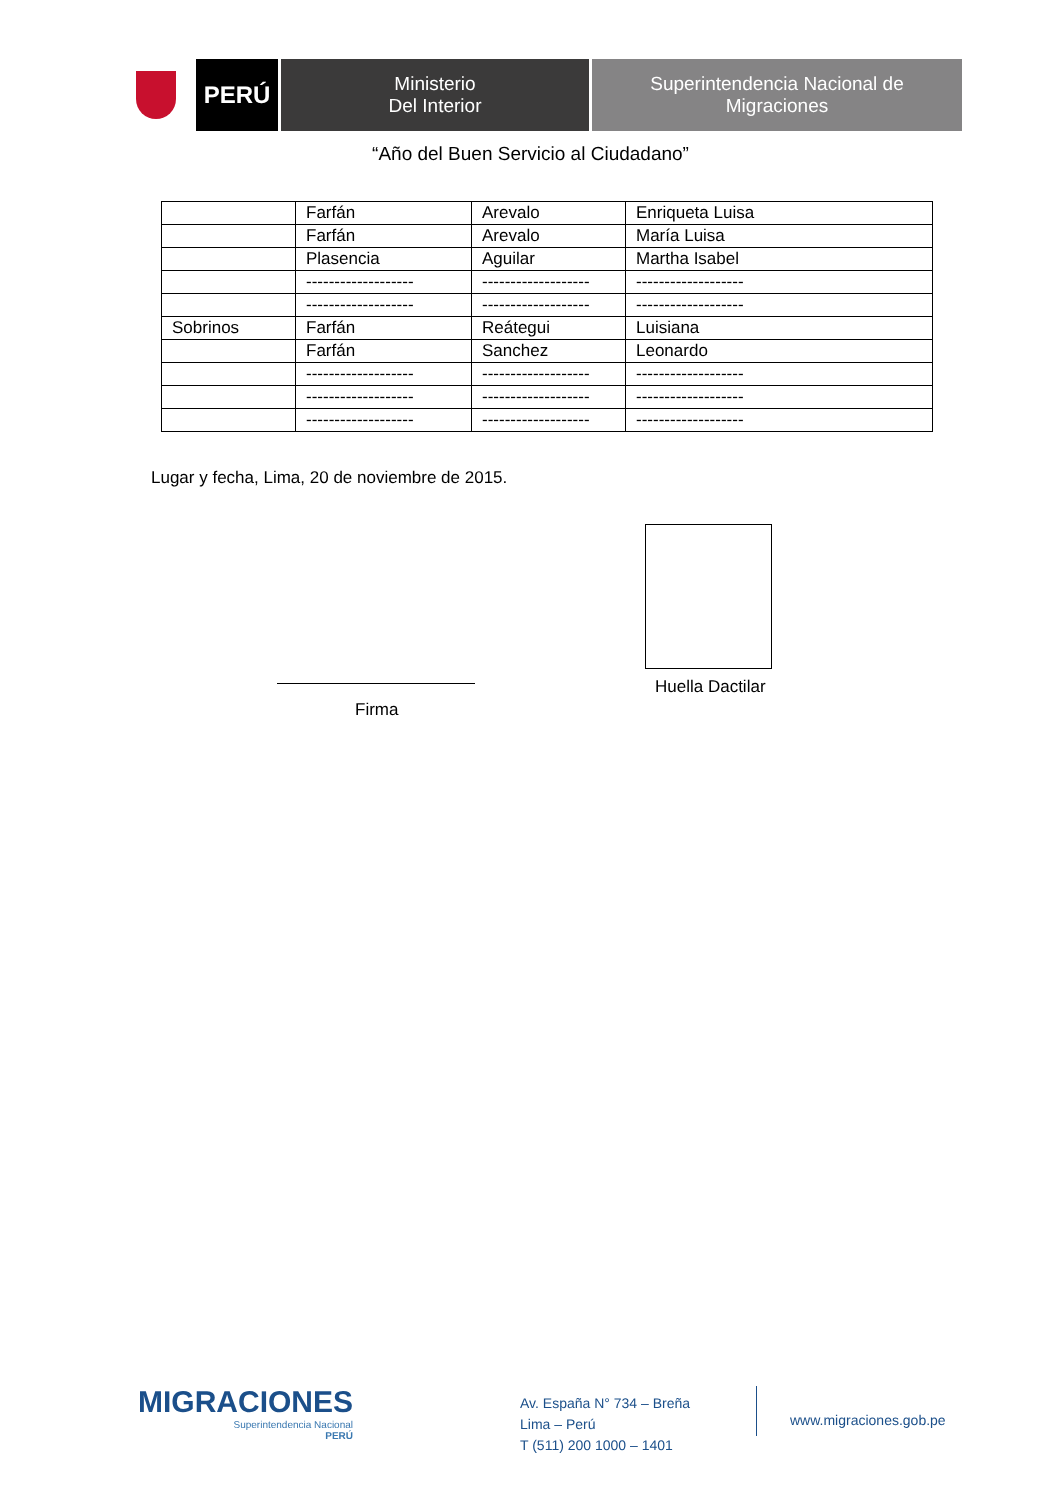PERÚ
Ministerio
Del Interior
Superintendencia Nacional de
Migraciones
“Año del Buen Servicio al Ciudadano”
| | Farfán | Arevalo | Enriqueta Luisa |
| | Farfán | Arevalo | María Luisa |
| | Plasencia | Aguilar | Martha Isabel |
| | ------------------- | ------------------- | ------------------- |
| | ------------------- | ------------------- | ------------------- |
| Sobrinos | Farfán | Reátegui | Luisiana |
| | Farfán | Sanchez | Leonardo |
| | ------------------- | ------------------- | ------------------- |
| | ------------------- | ------------------- | ------------------- |
| | ------------------- | ------------------- | ------------------- |
Lugar y fecha, Lima, 20 de noviembre de 2015.
Huella Dactilar
Firma
MIGRACIONES
Superintendencia Nacional
PERÚ
Av. España N° 734 – Breña
Lima – Perú
T (511) 200 1000 – 1401
www.migraciones.gob.pe